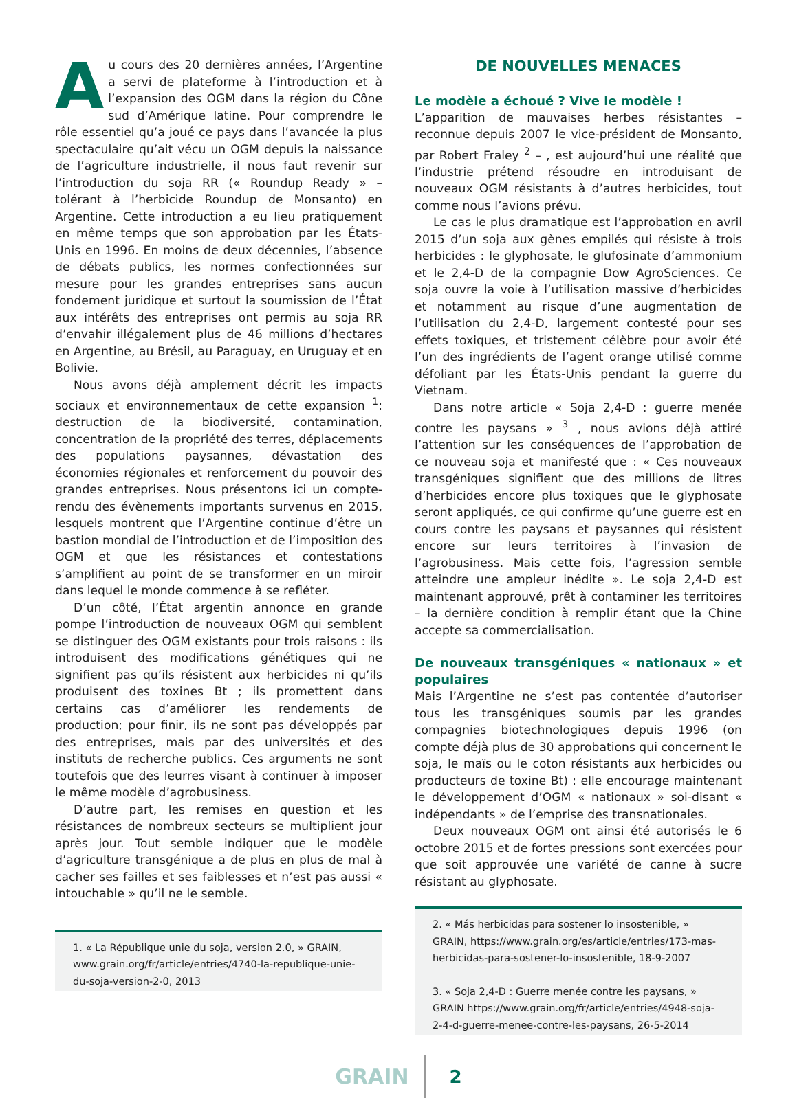Au cours des 20 dernières années, l’Argentine a servi de plateforme à l’introduction et à l’expansion des OGM dans la région du Cône sud d’Amérique latine. Pour comprendre le rôle essentiel qu’a joué ce pays dans l’avancée la plus spectaculaire qu’ait vécu un OGM depuis la naissance de l’agriculture industrielle, il nous faut revenir sur l’introduction du soja RR (« Roundup Ready » – tolérant à l’herbicide Roundup de Monsanto) en Argentine. Cette introduction a eu lieu pratiquement en même temps que son approbation par les États-Unis en 1996. En moins de deux décennies, l’absence de débats publics, les normes confectionnées sur mesure pour les grandes entreprises sans aucun fondement juridique et surtout la soumission de l’État aux intérêts des entreprises ont permis au soja RR d’envahir illégalement plus de 46 millions d’hectares en Argentine, au Brésil, au Paraguay, en Uruguay et en Bolivie.
Nous avons déjà amplement décrit les impacts sociaux et environnementaux de cette expansion <sup>1</sup>: destruction de la biodiversité, contamination, concentration de la propriété des terres, déplacements des populations paysannes, dévastation des économies régionales et renforcement du pouvoir des grandes entreprises. Nous présentons ici un compte-rendu des évènements importants survenus en 2015, lesquels montrent que l’Argentine continue d’être un bastion mondial de l’introduction et de l’imposition des OGM et que les résistances et contestations s’amplifient au point de se transformer en un miroir dans lequel le monde commence à se refléter.
D’un côté, l’État argentin annonce en grande pompe l’introduction de nouveaux OGM qui semblent se distinguer des OGM existants pour trois raisons : ils introduisent des modifications génétiques qui ne signifient pas qu’ils résistent aux herbicides ni qu’ils produisent des toxines Bt ; ils promettent dans certains cas d’améliorer les rendements de production; pour finir, ils ne sont pas développés par des entreprises, mais par des universités et des instituts de recherche publics. Ces arguments ne sont toutefois que des leurres visant à continuer à imposer le même modèle d’agrobusiness.
D’autre part, les remises en question et les résistances de nombreux secteurs se multiplient jour après jour. Tout semble indiquer que le modèle d’agriculture transgénique a de plus en plus de mal à cacher ses failles et ses faiblesses et n’est pas aussi « intouchable » qu’il ne le semble.
1. « La République unie du soja, version 2.0, » GRAIN, www.grain.org/fr/article/entries/4740-la-republique-unie-du-soja-version-2-0, 2013
DE NOUVELLES MENACES
Le modèle a échoué ? Vive le modèle !
L’apparition de mauvaises herbes résistantes – reconnue depuis 2007 le vice-président de Monsanto, par Robert Fraley <sup>2</sup> – , est aujourd’hui une réalité que l’industrie prétend résoudre en introduisant de nouveaux OGM résistants à d’autres herbicides, tout comme nous l’avions prévu.
Le cas le plus dramatique est l’approbation en avril 2015 d’un soja aux gènes empilés qui résiste à trois herbicides : le glyphosate, le glufosinate d’ammonium et le 2,4-D de la compagnie Dow AgroSciences. Ce soja ouvre la voie à l’utilisation massive d’herbicides et notamment au risque d’une augmentation de l’utilisation du 2,4-D, largement contesté pour ses effets toxiques, et tristement célèbre pour avoir été l’un des ingrédients de l’agent orange utilisé comme défoliant par les États-Unis pendant la guerre du Vietnam.
Dans notre article « Soja 2,4-D : guerre menée contre les paysans » <sup>3</sup> , nous avions déjà attiré l’attention sur les conséquences de l’approbation de ce nouveau soja et manifesté que : « Ces nouveaux transgéniques signifient que des millions de litres d’herbicides encore plus toxiques que le glyphosate seront appliqués, ce qui confirme qu’une guerre est en cours contre les paysans et paysannes qui résistent encore sur leurs territoires à l’invasion de l’agrobusiness. Mais cette fois, l’agression semble atteindre une ampleur inédite ». Le soja 2,4-D est maintenant approuvé, prêt à contaminer les territoires – la dernière condition à remplir étant que la Chine accepte sa commercialisation.
De nouveaux transgéniques « nationaux » et populaires
Mais l’Argentine ne s’est pas contentée d’autoriser tous les transgéniques soumis par les grandes compagnies biotechnologiques depuis 1996 (on compte déjà plus de 30 approbations qui concernent le soja, le maïs ou le coton résistants aux herbicides ou producteurs de toxine Bt) : elle encourage maintenant le développement d’OGM « nationaux » soi-disant « indépendants » de l’emprise des transnationales.
Deux nouveaux OGM ont ainsi été autorisés le 6 octobre 2015 et de fortes pressions sont exercées pour que soit approuvée une variété de canne à sucre résistant au glyphosate.
2. « Más herbicidas para sostener lo insostenible, » GRAIN, https://www.grain.org/es/article/entries/173-mas-herbicidas-para-sostener-lo-insostenible, 18-9-2007
3. « Soja 2,4-D : Guerre menée contre les paysans, » GRAIN https://www.grain.org/fr/article/entries/4948-soja-2-4-d-guerre-menee-contre-les-paysans, 26-5-2014
GRAIN 2